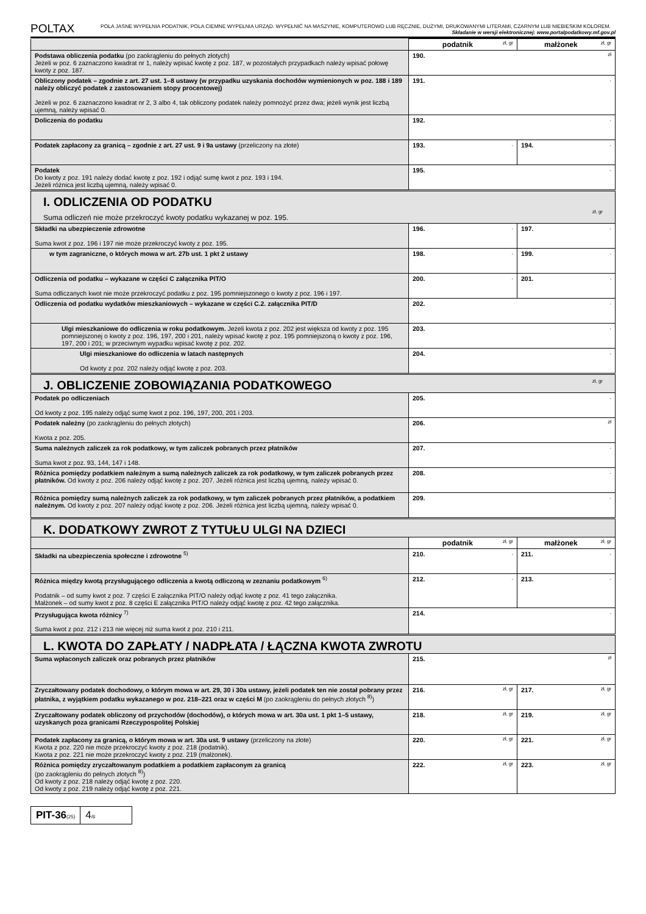POLTAX
POLA JASNE WYPEŁNIA PODATNIK, POLA CIEMNE WYPEŁNIA URZĄD. WYPEŁNIĆ NA MASZYNIE, KOMPUTEROWO LUB RĘCZNIE, DUŻYMI, DRUKOWANYMI LITERAMI, CZARNYM LUB NIEBIESKIM KOLOREM. Składanie w wersji elektronicznej: www.portalpodatkowy.mf.gov.pl
| | podatnik zł, gr | małżonek zł, gr |
| Podstawa obliczenia podatku (po zaokrągleniu do pełnych złotych) Jeżeli w poz. 6 zaznaczono kwadrat nr 1, należy wpisać kwotę z poz. 187, w pozostałych przypadkach należy wpisać połowę kwoty z poz. 187. | 190. zł | |
| Obliczony podatek – zgodnie z art. 27 ust. 1–8 ustawy (w przypadku uzyskania dochodów wymienionych w poz. 188 i 189 należy obliczyć podatek z zastosowaniem stopy procentowej) Jeżeli w poz. 6 zaznaczono kwadrat nr 2, 3 albo 4, tak obliczony podatek należy pomnożyć przez dwa; jeżeli wynik jest liczbą ujemną, należy wpisać 0. | 191. , | |
| Doliczenia do podatku | 192. , | |
| Podatek zapłacony za granicą – zgodnie z art. 27 ust. 9 i 9a ustawy (przeliczony na złote) | 193. , | 194. , |
| Podatek Do kwoty z poz. 191 należy dodać kwotę z poz. 192 i odjąć sumę kwot z poz. 193 i 194. Jeżeli różnica jest liczbą ujemną, należy wpisać 0. | 195. , | |
| I. ODLICZENIA OD PODATKU Suma odliczeń nie może przekroczyć kwoty podatku wykazanej w poz. 195. zł, gr | | |
| Składki na ubezpieczenie zdrowotne Suma kwot z poz. 196 i 197 nie może przekroczyć kwoty z poz. 195. | 196. , | 197. , |
| w tym zagraniczne, o których mowa w art. 27b ust. 1 pkt 2 ustawy | 198. , | 199. , |
| Odliczenia od podatku – wykazane w części C załącznika PIT/O Suma odliczanych kwot nie może przekroczyć podatku z poz. 195 pomniejszonego o kwoty z poz. 196 i 197. | 200. , | 201. , |
| Odliczenia od podatku wydatków mieszkaniowych – wykazane w części C.2. załącznika PIT/D | 202. , | |
| Ulgi mieszkaniowe do odliczenia w roku podatkowym. Jeżeli kwota z poz. 202 jest większa od kwoty z poz. 195 pomniejszonej o kwoty z poz. 196, 197, 200 i 201, należy wpisać kwotę z poz. 195 pomniejszoną o kwoty z poz. 196, 197, 200 i 201; w przeciwnym wypadku wpisać kwotę z poz. 202. | 203. , | |
| Ulgi mieszkaniowe do odliczenia w latach następnych Od kwoty z poz. 202 należy odjąć kwotę z poz. 203. | 204. , | |
| J. OBLICZENIE ZOBOWIĄZANIA PODATKOWEGO zł, gr | | |
| Podatek po odliczeniach Od kwoty z poz. 195 należy odjąć sumę kwot z poz. 196, 197, 200, 201 i 203. | 205. , | |
| Podatek należny (po zaokrągleniu do pełnych złotych) Kwota z poz. 205. | 206. zł | |
| Suma należnych zaliczek za rok podatkowy, w tym zaliczek pobranych przez płatników Suma kwot z poz. 93, 144, 147 i 148. | 207. , | |
| Różnica pomiędzy podatkiem należnym a sumą należnych zaliczek za rok podatkowy, w tym zaliczek pobranych przez płatników. Od kwoty z poz. 206 należy odjąć kwotę z poz. 207. Jeżeli różnica jest liczbą ujemną, należy wpisać 0. | 208. , | |
| Różnica pomiędzy sumą należnych zaliczek za rok podatkowy, w tym zaliczek pobranych przez płatników, a podatkiem należnym. Od kwoty z poz. 207 należy odjąć kwotę z poz. 206. Jeżeli różnica jest liczbą ujemną, należy wpisać 0. | 209. , | |
| K. DODATKOWY ZWROT Z TYTUŁU ULGI NA DZIECI | | |
| | podatnik zł, gr | małżonek zł, gr |
| Składki na ubezpieczenia społeczne i zdrowotne <sup>5)</sup> | 210. , | 211. , |
| Różnica między kwotą przysługującego odliczenia a kwotą odliczoną w zeznaniu podatkowym <sup>6)</sup> Podatnik – od sumy kwot z poz. 7 części E załącznika PIT/O należy odjąć kwotę z poz. 41 tego załącznika. Małżonek – od sumy kwot z poz. 8 części E załącznika PIT/O należy odjąć kwotę z poz. 42 tego załącznika. | 212. , | 213. , |
| Przysługująca kwota różnicy <sup>7)</sup> Suma kwot z poz. 212 i 213 nie więcej niż suma kwot z poz. 210 i 211. | 214. , | |
| L. KWOTA DO ZAPŁATY / NADPŁATA / ŁĄCZNA KWOTA ZWROTU | | |
| Suma wpłaconych zaliczek oraz pobranych przez płatników | 215. zł | |
| Zryczałtowany podatek dochodowy, o którym mowa w art. 29, 30 i 30a ustawy, jeżeli podatek ten nie został pobrany przez płatnika, z wyjątkiem podatku wykazanego w poz. 218–221 oraz w części M (po zaokrągleniu do pełnych złotych <sup>8)</sup>) | 216. zł, gr | 217. zł, gr |
| Zryczałtowany podatek obliczony od przychodów (dochodów), o których mowa w art. 30a ust. 1 pkt 1–5 ustawy, uzyskanych poza granicami Rzeczypospolitej Polskiej | 218. zł, gr | 219. zł, gr |
| Podatek zapłacony za granicą, o którym mowa w art. 30a ust. 9 ustawy (przeliczony na złote) Kwota z poz. 220 nie może przekroczyć kwoty z poz. 218 (podatnik). Kwota z poz. 221 nie może przekroczyć kwoty z poz. 219 (małżonek). | 220. zł, gr | 221. zł, gr |
| Różnica pomiędzy zryczałtowanym podatkiem a podatkiem zapłaconym za granicą (po zaokrągleniu do pełnych złotych <sup>8)</sup>) Od kwoty z poz. 218 należy odjąć kwotę z poz. 220. Od kwoty z poz. 219 należy odjąć kwotę z poz. 221. | 222. zł, gr | 223. zł, gr |
PIT-36(25)
4/6